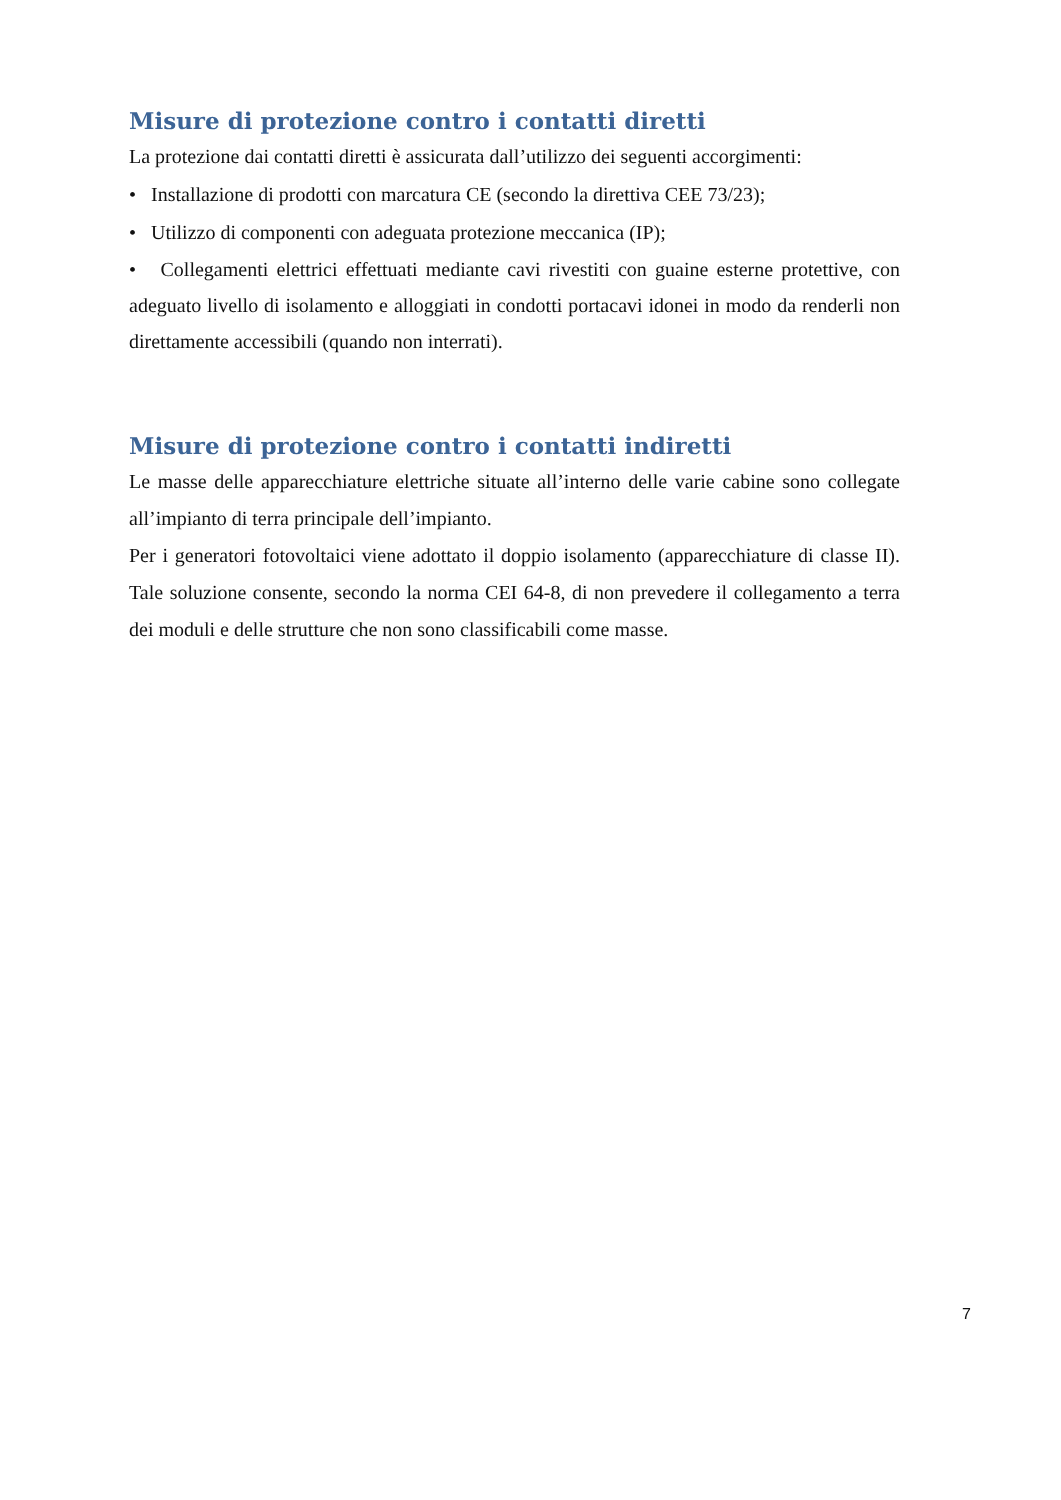Misure di protezione contro i contatti diretti
La protezione dai contatti diretti è assicurata dall’utilizzo dei seguenti accorgimenti:
• Installazione di prodotti con marcatura CE (secondo la direttiva CEE 73/23);
• Utilizzo di componenti con adeguata protezione meccanica (IP);
• Collegamenti elettrici effettuati mediante cavi rivestiti con guaine esterne protettive, con adeguato livello di isolamento e alloggiati in condotti portacavi idonei in modo da renderli non direttamente accessibili (quando non interrati).
Misure di protezione contro i contatti indiretti
Le masse delle apparecchiature elettriche situate all’interno delle varie cabine sono collegate all’impianto di terra principale dell’impianto.
Per i generatori fotovoltaici viene adottato il doppio isolamento (apparecchiature di classe II). Tale soluzione consente, secondo la norma CEI 64-8, di non prevedere il collegamento a terra dei moduli e delle strutture che non sono classificabili come masse.
7